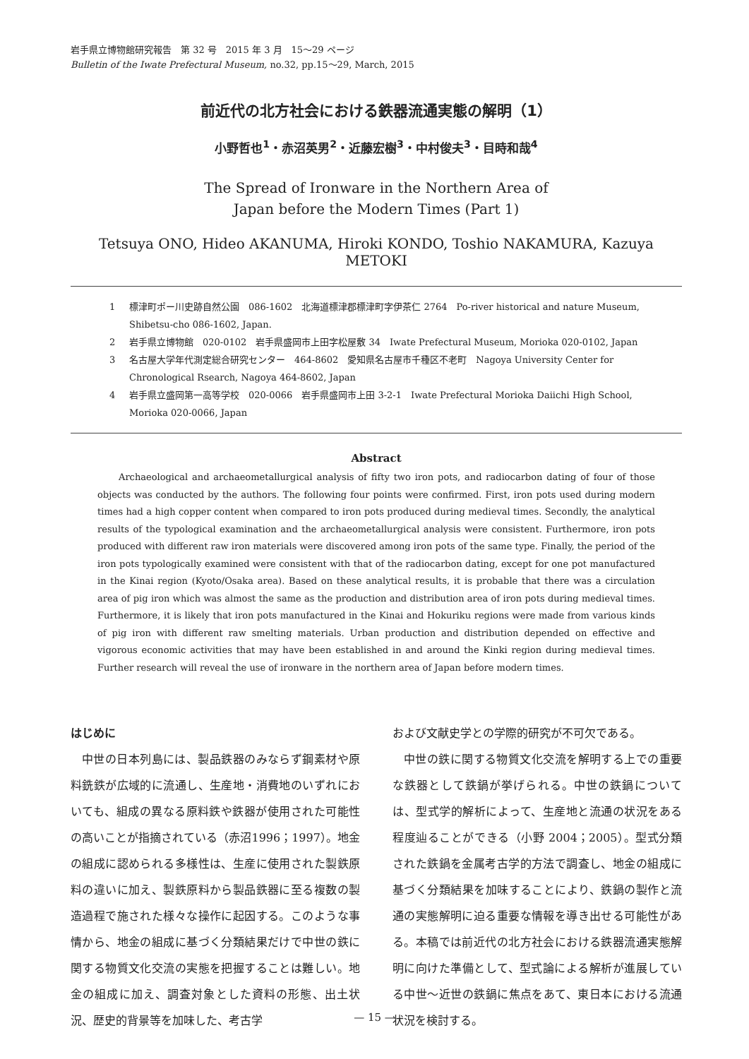岩手県立博物館研究報告　第 32 号　2015 年 3 月　15～29 ページ
Bulletin of the Iwate Prefectural Museum, no.32, pp.15～29, March, 2015
前近代の北方社会における鉄器流通実態の解明（1）
小野哲也<sup>1</sup>・赤沼英男<sup>2</sup>・近藤宏樹<sup>3</sup>・中村俊夫<sup>3</sup>・目時和哉<sup>4</sup>
The Spread of Ironware in the Northern Area of
Japan before the Modern Times (Part 1)
Tetsuya ONO, Hideo AKANUMA, Hiroki KONDO, Toshio NAKAMURA, Kazuya METOKI
1 標津町ポー川史跡自然公園　086-1602　北海道標津郡標津町字伊茶仁 2764　Po-river historical and nature Museum, Shibetsu-cho 086-1602, Japan.
2 岩手県立博物館　020-0102　岩手県盛岡市上田字松屋敷 34　Iwate Prefectural Museum, Morioka 020-0102, Japan
3 名古屋大学年代測定総合研究センター　464-8602　愛知県名古屋市千種区不老町　Nagoya University Center for Chronological Rsearch, Nagoya 464-8602, Japan
4 岩手県立盛岡第一高等学校　020-0066　岩手県盛岡市上田 3-2-1　Iwate Prefectural Morioka Daiichi High School, Morioka 020-0066, Japan
Abstract
Archaeological and archaeometallurgical analysis of fifty two iron pots, and radiocarbon dating of four of those objects was conducted by the authors. The following four points were confirmed. First, iron pots used during modern times had a high copper content when compared to iron pots produced during medieval times. Secondly, the analytical results of the typological examination and the archaeometallurgical analysis were consistent. Furthermore, iron pots produced with different raw iron materials were discovered among iron pots of the same type. Finally, the period of the iron pots typologically examined were consistent with that of the radiocarbon dating, except for one pot manufactured in the Kinai region (Kyoto/Osaka area). Based on these analytical results, it is probable that there was a circulation area of pig iron which was almost the same as the production and distribution area of iron pots during medieval times. Furthermore, it is likely that iron pots manufactured in the Kinai and Hokuriku regions were made from various kinds of pig iron with different raw smelting materials. Urban production and distribution depended on effective and vigorous economic activities that may have been established in and around the Kinki region during medieval times. Further research will reveal the use of ironware in the northern area of Japan before modern times.
はじめに
中世の日本列島には、製品鉄器のみならず鋼素材や原料銑鉄が広域的に流通し、生産地・消費地のいずれにおいても、組成の異なる原料鉄や鉄器が使用された可能性の高いことが指摘されている（赤沼1996；1997）。地金の組成に認められる多様性は、生産に使用された製鉄原料の違いに加え、製鉄原料から製品鉄器に至る複数の製造過程で施された様々な操作に起因する。このような事情から、地金の組成に基づく分類結果だけで中世の鉄に関する物質文化交流の実態を把握することは難しい。地金の組成に加え、調査対象とした資料の形態、出土状況、歴史的背景等を加味した、考古学
および文献史学との学際的研究が不可欠である。
中世の鉄に関する物質文化交流を解明する上での重要な鉄器として鉄鍋が挙げられる。中世の鉄鍋については、型式学的解析によって、生産地と流通の状況をある程度辿ることができる（小野 2004；2005）。型式分類された鉄鍋を金属考古学的方法で調査し、地金の組成に基づく分類結果を加味することにより、鉄鍋の製作と流通の実態解明に迫る重要な情報を導き出せる可能性がある。本稿では前近代の北方社会における鉄器流通実態解明に向けた準備として、型式論による解析が進展している中世～近世の鉄鍋に焦点をあて、東日本における流通状況を検討する。
— 15 —